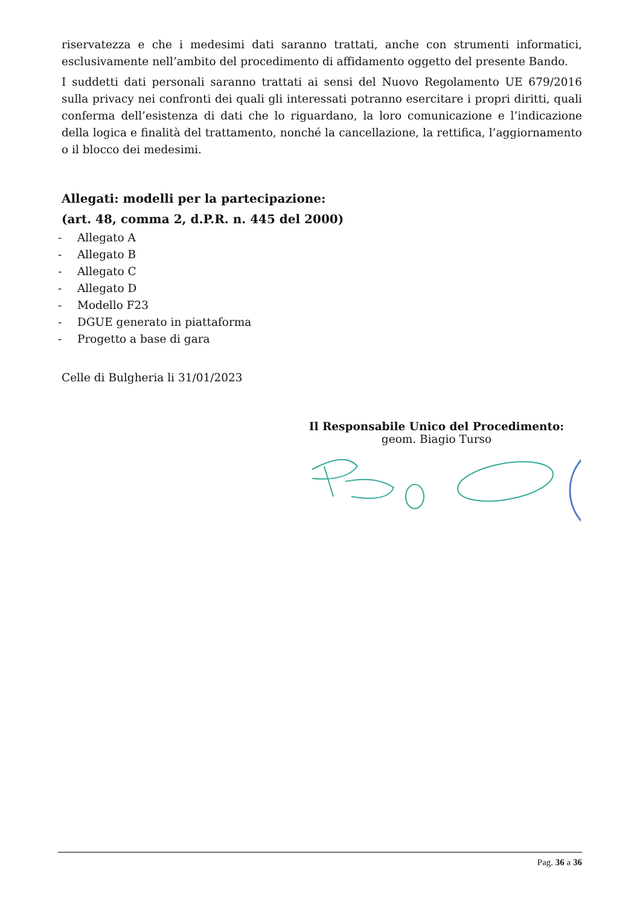riservatezza e che i medesimi dati saranno trattati, anche con strumenti informatici, esclusivamente nell’ambito del procedimento di affidamento oggetto del presente Bando.
I suddetti dati personali saranno trattati ai sensi del Nuovo Regolamento UE 679/2016 sulla privacy nei confronti dei quali gli interessati potranno esercitare i propri diritti, quali conferma dell’esistenza di dati che lo riguardano, la loro comunicazione e l’indicazione della logica e finalità del trattamento, nonché la cancellazione, la rettifica, l’aggiornamento o il blocco dei medesimi.
Allegati: modelli per la partecipazione:
(art. 48, comma 2, d.P.R. n. 445 del 2000)
- Allegato A
- Allegato B
- Allegato C
- Allegato D
- Modello F23
- DGUE generato in piattaforma
- Progetto a base di gara
Celle di Bulgheria li 31/01/2023
Il Responsabile Unico del Procedimento:
geom. Biagio Turso
Pag. 36 a 36